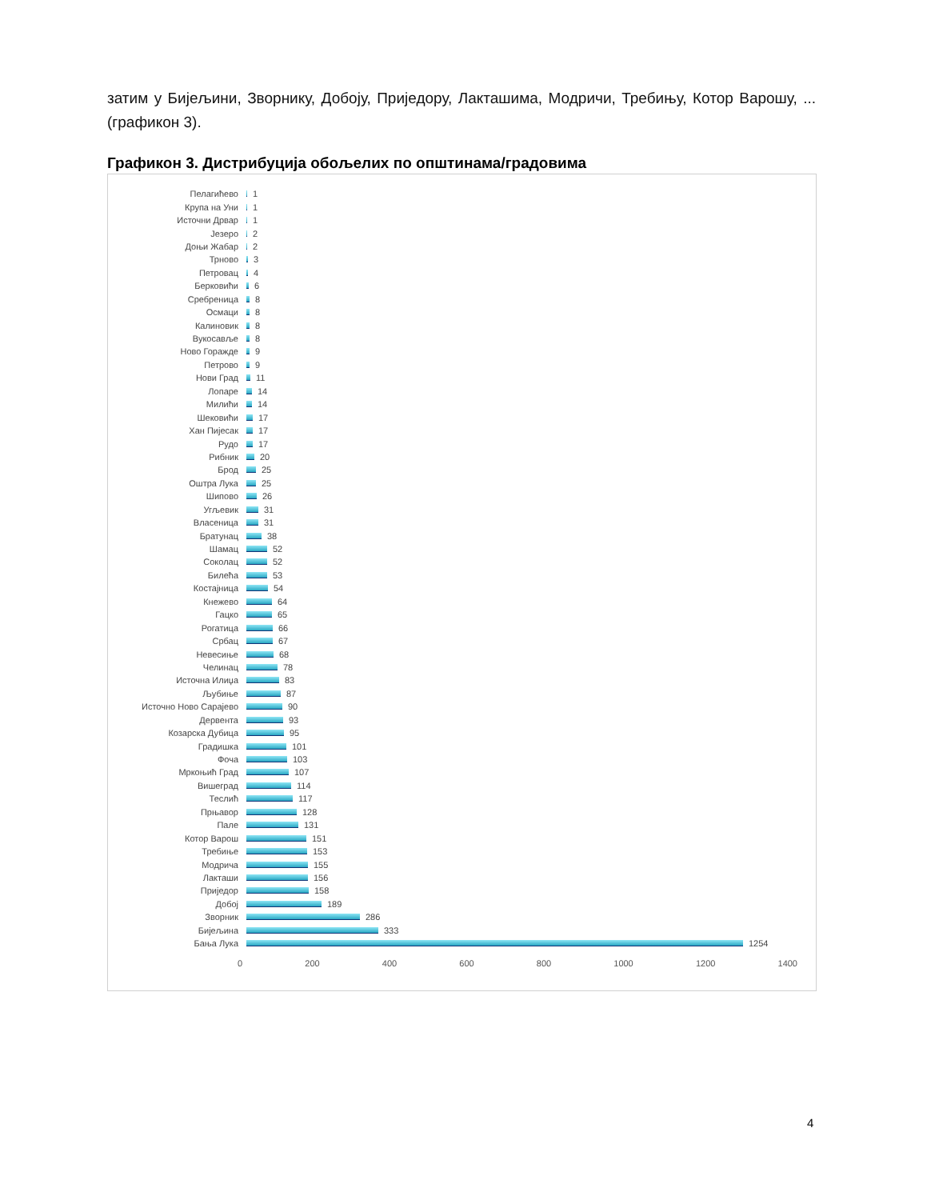затим у Бијељини, Зворнику, Добоју, Приједору, Лакташима, Модричи, Требињу, Котор Варошу, ...(графикон 3).
Графикон 3. Дистрибуција обољелих по општинама/градовима
Пелагићево 1
Крупа на Уни 1
Источни Дрвар 1
Језеро 2
Доњи Жабар 2
Трново 3
Петровац 4
Берковићи 6
Сребреница 8
Осмаци 8
Калиновик 8
Вукосавље 8
Ново Горажде 9
Петрово 9
Нови Град 11
Лопаре 14
Милићи 14
Шековићи 17
Хан Пијесак 17
Рудо 17
Рибник 20
Брод 25
Оштра Лука 25
Шипово 26
Угљевик 31
Власеница 31
Братунац 38
Шамац 52
Соколац 52
Билећа 53
Костајница 54
Кнежево 64
Гацко 65
Рогатица 66
Србац 67
Невесиње 68
Челинац 78
Источна Илиџа 83
Љубиње 87
Источно Ново Сарајево 90
Дервента 93
Козарска Дубица 95
Градишка 101
Фоча 103
Мркоњић Град 107
Вишеград 114
Теслић 117
Прњавор 128
Пале 131
Котор Варош 151
Требиње 153
Модрича 155
Лакташи 156
Приједор 158
Добој 189
Зворник 286
Бијељина 333
Бања Лука 1254
0 200 400 600 800 1000 1200 1400
4